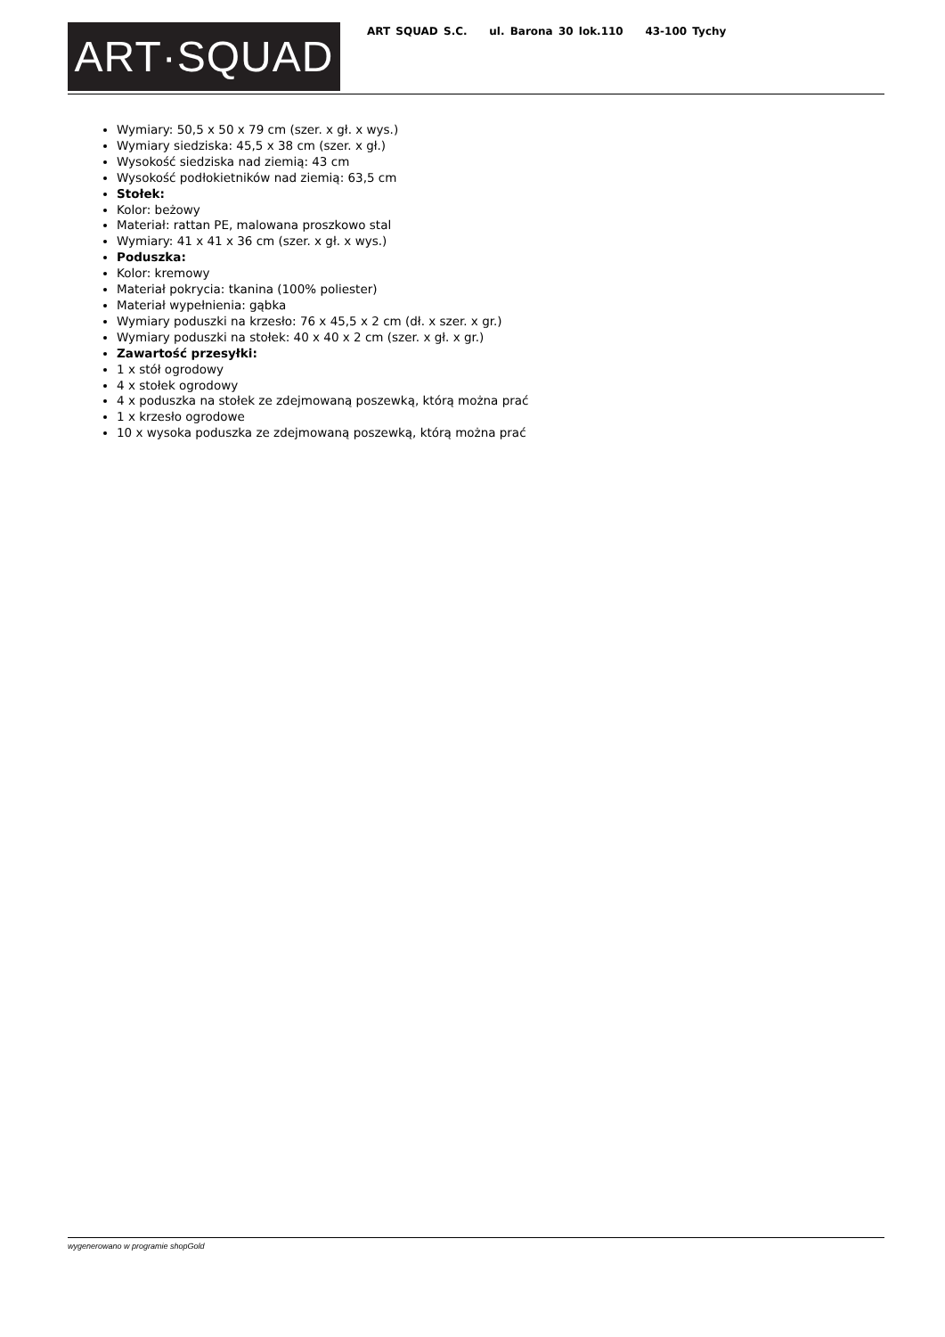ART·SQUAD
ART SQUAD S.C. ul. Barona 30 lok.110 43-100 Tychy
Wymiary: 50,5 x 50 x 79 cm (szer. x gł. x wys.)
Wymiary siedziska: 45,5 x 38 cm (szer. x gł.)
Wysokość siedziska nad ziemią: 43 cm
Wysokość podłokietników nad ziemią: 63,5 cm
Stołek:
Kolor: beżowy
Materiał: rattan PE, malowana proszkowo stal
Wymiary: 41 x 41 x 36 cm (szer. x gł. x wys.)
Poduszka:
Kolor: kremowy
Materiał pokrycia: tkanina (100% poliester)
Materiał wypełnienia: gąbka
Wymiary poduszki na krzesło: 76 x 45,5 x 2 cm (dł. x szer. x gr.)
Wymiary poduszki na stołek: 40 x 40 x 2 cm (szer. x gł. x gr.)
Zawartość przesyłki:
1 x stół ogrodowy
4 x stołek ogrodowy
4 x poduszka na stołek ze zdejmowaną poszewką, którą można prać
1 x krzesło ogrodowe
10 x wysoka poduszka ze zdejmowaną poszewką, którą można prać
wygenerowano w programie shopGold